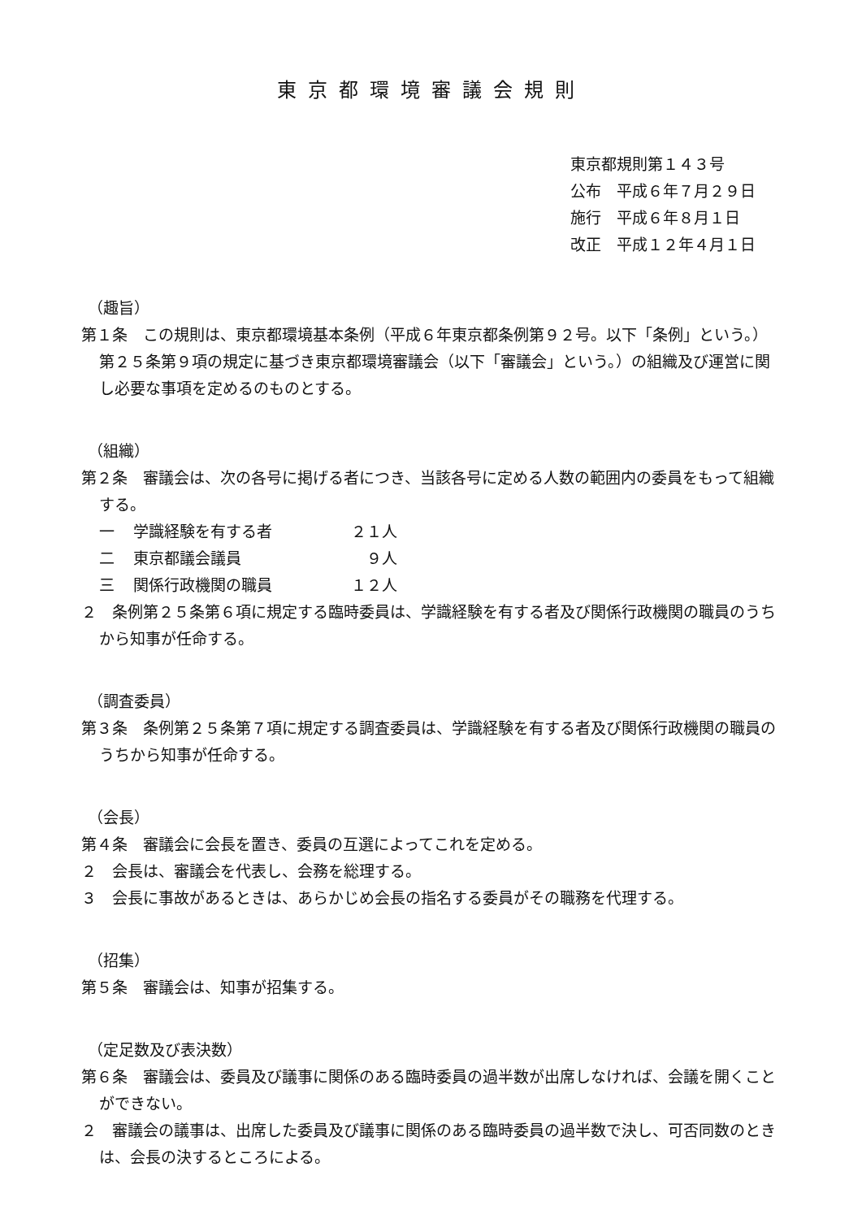東京都環境審議会規則
東京都規則第１４３号
公布　平成６年７月２９日
施行　平成６年８月１日
改正　平成１２年４月１日
（趣旨）
第１条　この規則は、東京都環境基本条例（平成６年東京都条例第９２号。以下「条例」という。）第２５条第９項の規定に基づき東京都環境審議会（以下「審議会」という。）の組織及び運営に関し必要な事項を定めるのものとする。
（組織）
第２条　審議会は、次の各号に掲げる者につき、当該各号に定める人数の範囲内の委員をもって組織する。
一 学識経験を有する者 ２１人
二 東京都議会議員　９人
三 関係行政機関の職員 １２人
２　条例第２５条第６項に規定する臨時委員は、学識経験を有する者及び関係行政機関の職員のうちから知事が任命する。
（調査委員）
第３条　条例第２５条第７項に規定する調査委員は、学識経験を有する者及び関係行政機関の職員のうちから知事が任命する。
（会長）
第４条　審議会に会長を置き、委員の互選によってこれを定める。
２　会長は、審議会を代表し、会務を総理する。
３　会長に事故があるときは、あらかじめ会長の指名する委員がその職務を代理する。
（招集）
第５条　審議会は、知事が招集する。
（定足数及び表決数）
第６条　審議会は、委員及び議事に関係のある臨時委員の過半数が出席しなければ、会議を開くことができない。
２　審議会の議事は、出席した委員及び議事に関係のある臨時委員の過半数で決し、可否同数のときは、会長の決するところによる。